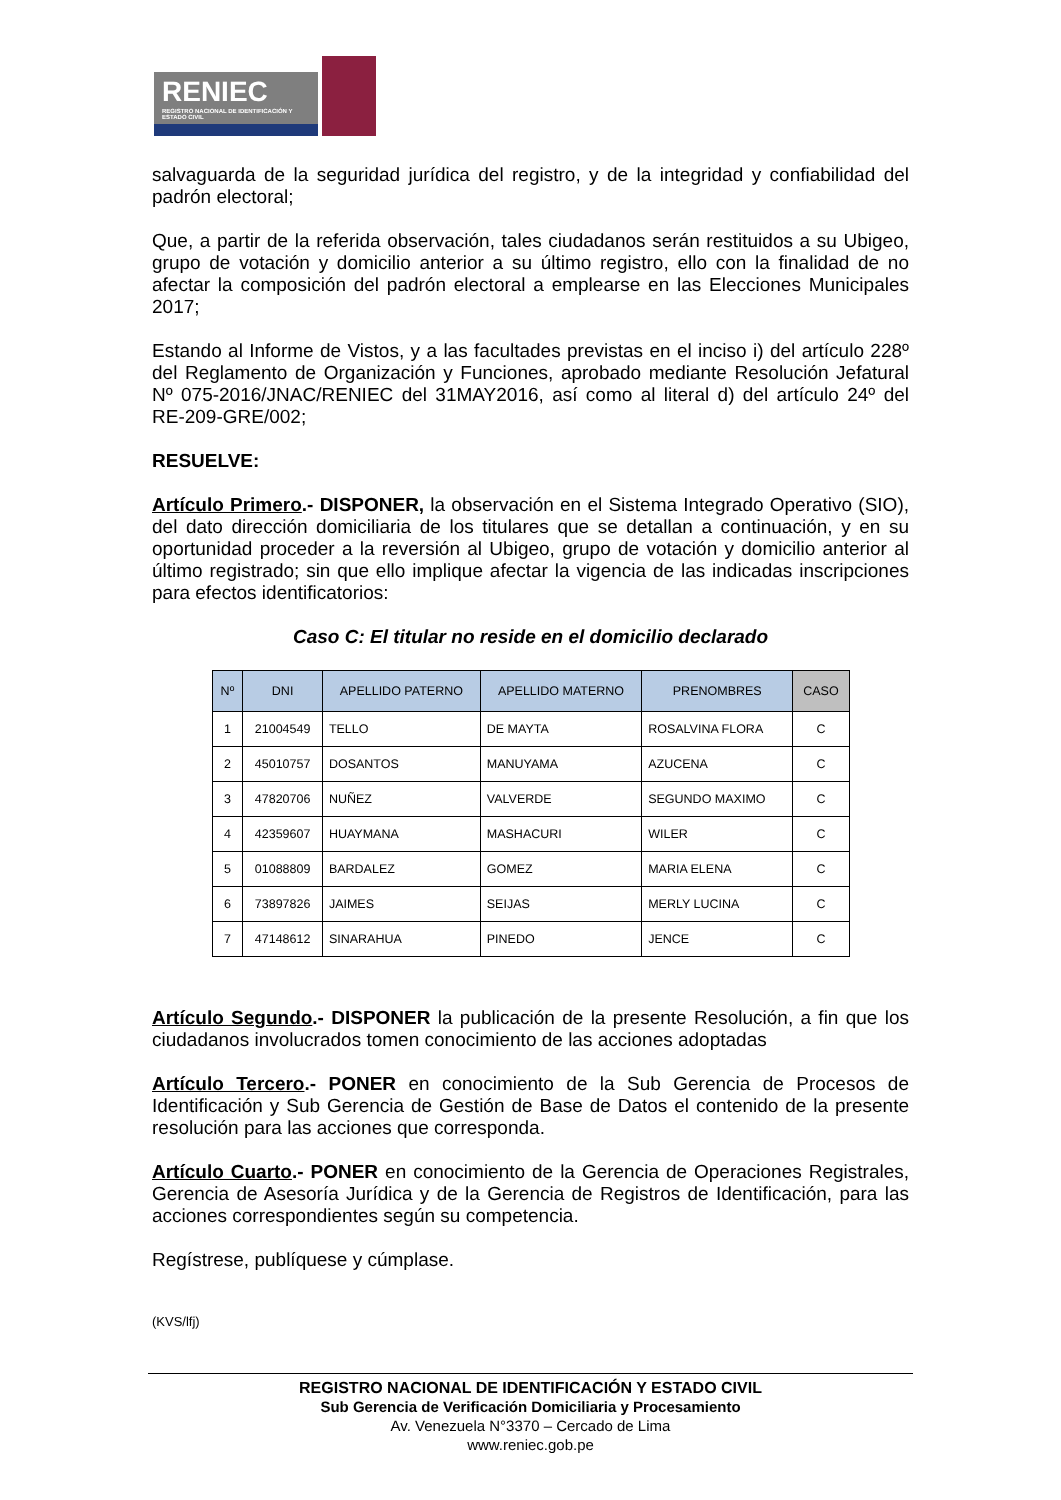RENIEC
REGISTRO NACIONAL DE IDENTIFICACIÓN Y ESTADO CIVIL
salvaguarda de la seguridad jurídica del registro, y de la integridad y confiabilidad del padrón electoral;
Que, a partir de la referida observación, tales ciudadanos serán restituidos a su Ubigeo, grupo de votación y domicilio anterior a su último registro, ello con la finalidad de no afectar la composición del padrón electoral a emplearse en las Elecciones Municipales 2017;
Estando al Informe de Vistos, y a las facultades previstas en el inciso i) del artículo 228º del Reglamento de Organización y Funciones, aprobado mediante Resolución Jefatural Nº 075-2016/JNAC/RENIEC del 31MAY2016, así como al literal d) del artículo 24º del RE-209-GRE/002;
RESUELVE:
Artículo Primero.- DISPONER, la observación en el Sistema Integrado Operativo (SIO), del dato dirección domiciliaria de los titulares que se detallan a continuación, y en su oportunidad proceder a la reversión al Ubigeo, grupo de votación y domicilio anterior al último registrado; sin que ello implique afectar la vigencia de las indicadas inscripciones para efectos identificatorios:
Caso C: El titular no reside en el domicilio declarado
| Nº | DNI | APELLIDO PATERNO | APELLIDO MATERNO | PRENOMBRES | CASO |
| --- | --- | --- | --- | --- | --- |
| 1 | 21004549 | TELLO | DE MAYTA | ROSALVINA FLORA | C |
| 2 | 45010757 | DOSANTOS | MANUYAMA | AZUCENA | C |
| 3 | 47820706 | NUÑEZ | VALVERDE | SEGUNDO MAXIMO | C |
| 4 | 42359607 | HUAYMANA | MASHACURI | WILER | C |
| 5 | 01088809 | BARDALEZ | GOMEZ | MARIA ELENA | C |
| 6 | 73897826 | JAIMES | SEIJAS | MERLY LUCINA | C |
| 7 | 47148612 | SINARAHUA | PINEDO | JENCE | C |
Artículo Segundo.- DISPONER la publicación de la presente Resolución, a fin que los ciudadanos involucrados tomen conocimiento de las acciones adoptadas
Artículo Tercero.- PONER en conocimiento de la Sub Gerencia de Procesos de Identificación y Sub Gerencia de Gestión de Base de Datos el contenido de la presente resolución para las acciones que corresponda.
Artículo Cuarto.- PONER en conocimiento de la Gerencia de Operaciones Registrales, Gerencia de Asesoría Jurídica y de la Gerencia de Registros de Identificación, para las acciones correspondientes según su competencia.
Regístrese, publíquese y cúmplase.
(KVS/lfj)
REGISTRO NACIONAL DE IDENTIFICACIÓN Y ESTADO CIVIL
Sub Gerencia de Verificación Domiciliaria y Procesamiento
Av. Venezuela N°3370 – Cercado de Lima
www.reniec.gob.pe